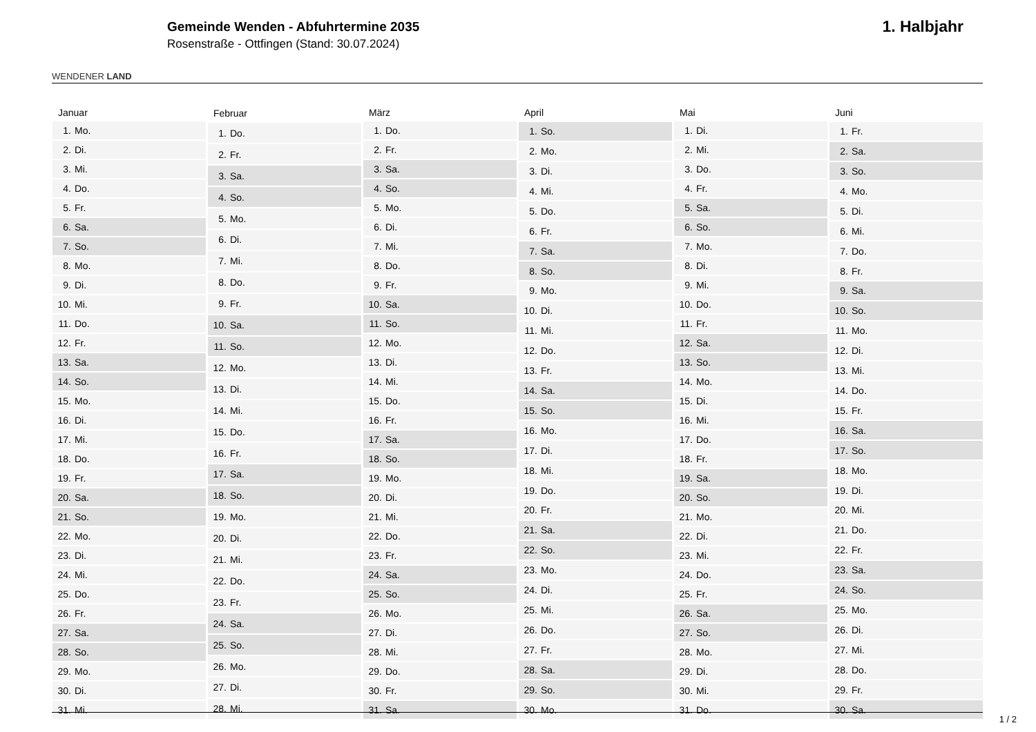WENDENER LAND
Gemeinde Wenden - Abfuhrtermine 2035
Rosenstraße - Ottfingen (Stand: 30.07.2024)
1. Halbjahr
| Januar | |
| --- | --- |
| 1. | Mo. |
| 2. | Di. |
| 3. | Mi. |
| 4. | Do. |
| 5. | Fr. |
| 6. | Sa. |
| 7. | So. |
| 8. | Mo. |
| 9. | Di. |
| 10. | Mi. |
| 11. | Do. |
| 12. | Fr. |
| 13. | Sa. |
| 14. | So. |
| 15. | Mo. |
| 16. | Di. |
| 17. | Mi. |
| 18. | Do. |
| 19. | Fr. |
| 20. | Sa. |
| 21. | So. |
| 22. | Mo. |
| 23. | Di. |
| 24. | Mi. |
| 25. | Do. |
| 26. | Fr. |
| 27. | Sa. |
| 28. | So. |
| 29. | Mo. |
| 30. | Di. |
| 31. | Mi. |
| Februar | |
| --- | --- |
| 1. | Do. |
| 2. | Fr. |
| 3. | Sa. |
| 4. | So. |
| 5. | Mo. |
| 6. | Di. |
| 7. | Mi. |
| 8. | Do. |
| 9. | Fr. |
| 10. | Sa. |
| 11. | So. |
| 12. | Mo. |
| 13. | Di. |
| 14. | Mi. |
| 15. | Do. |
| 16. | Fr. |
| 17. | Sa. |
| 18. | So. |
| 19. | Mo. |
| 20. | Di. |
| 21. | Mi. |
| 22. | Do. |
| 23. | Fr. |
| 24. | Sa. |
| 25. | So. |
| 26. | Mo. |
| 27. | Di. |
| 28. | Mi. |
| März | |
| --- | --- |
| 1. | Do. |
| 2. | Fr. |
| 3. | Sa. |
| 4. | So. |
| 5. | Mo. |
| 6. | Di. |
| 7. | Mi. |
| 8. | Do. |
| 9. | Fr. |
| 10. | Sa. |
| 11. | So. |
| 12. | Mo. |
| 13. | Di. |
| 14. | Mi. |
| 15. | Do. |
| 16. | Fr. |
| 17. | Sa. |
| 18. | So. |
| 19. | Mo. |
| 20. | Di. |
| 21. | Mi. |
| 22. | Do. |
| 23. | Fr. |
| 24. | Sa. |
| 25. | So. |
| 26. | Mo. |
| 27. | Di. |
| 28. | Mi. |
| 29. | Do. |
| 30. | Fr. |
| 31. | Sa. |
| April | |
| --- | --- |
| 1. | So. |
| 2. | Mo. |
| 3. | Di. |
| 4. | Mi. |
| 5. | Do. |
| 6. | Fr. |
| 7. | Sa. |
| 8. | So. |
| 9. | Mo. |
| 10. | Di. |
| 11. | Mi. |
| 12. | Do. |
| 13. | Fr. |
| 14. | Sa. |
| 15. | So. |
| 16. | Mo. |
| 17. | Di. |
| 18. | Mi. |
| 19. | Do. |
| 20. | Fr. |
| 21. | Sa. |
| 22. | So. |
| 23. | Mo. |
| 24. | Di. |
| 25. | Mi. |
| 26. | Do. |
| 27. | Fr. |
| 28. | Sa. |
| 29. | So. |
| 30. | Mo. |
| Mai | |
| --- | --- |
| 1. | Di. |
| 2. | Mi. |
| 3. | Do. |
| 4. | Fr. |
| 5. | Sa. |
| 6. | So. |
| 7. | Mo. |
| 8. | Di. |
| 9. | Mi. |
| 10. | Do. |
| 11. | Fr. |
| 12. | Sa. |
| 13. | So. |
| 14. | Mo. |
| 15. | Di. |
| 16. | Mi. |
| 17. | Do. |
| 18. | Fr. |
| 19. | Sa. |
| 20. | So. |
| 21. | Mo. |
| 22. | Di. |
| 23. | Mi. |
| 24. | Do. |
| 25. | Fr. |
| 26. | Sa. |
| 27. | So. |
| 28. | Mo. |
| 29. | Di. |
| 30. | Mi. |
| 31. | Do. |
| Juni | |
| --- | --- |
| 1. | Fr. |
| 2. | Sa. |
| 3. | So. |
| 4. | Mo. |
| 5. | Di. |
| 6. | Mi. |
| 7. | Do. |
| 8. | Fr. |
| 9. | Sa. |
| 10. | So. |
| 11. | Mo. |
| 12. | Di. |
| 13. | Mi. |
| 14. | Do. |
| 15. | Fr. |
| 16. | Sa. |
| 17. | So. |
| 18. | Mo. |
| 19. | Di. |
| 20. | Mi. |
| 21. | Do. |
| 22. | Fr. |
| 23. | Sa. |
| 24. | So. |
| 25. | Mo. |
| 26. | Di. |
| 27. | Mi. |
| 28. | Do. |
| 29. | Fr. |
| 30. | Sa. |
1 / 2